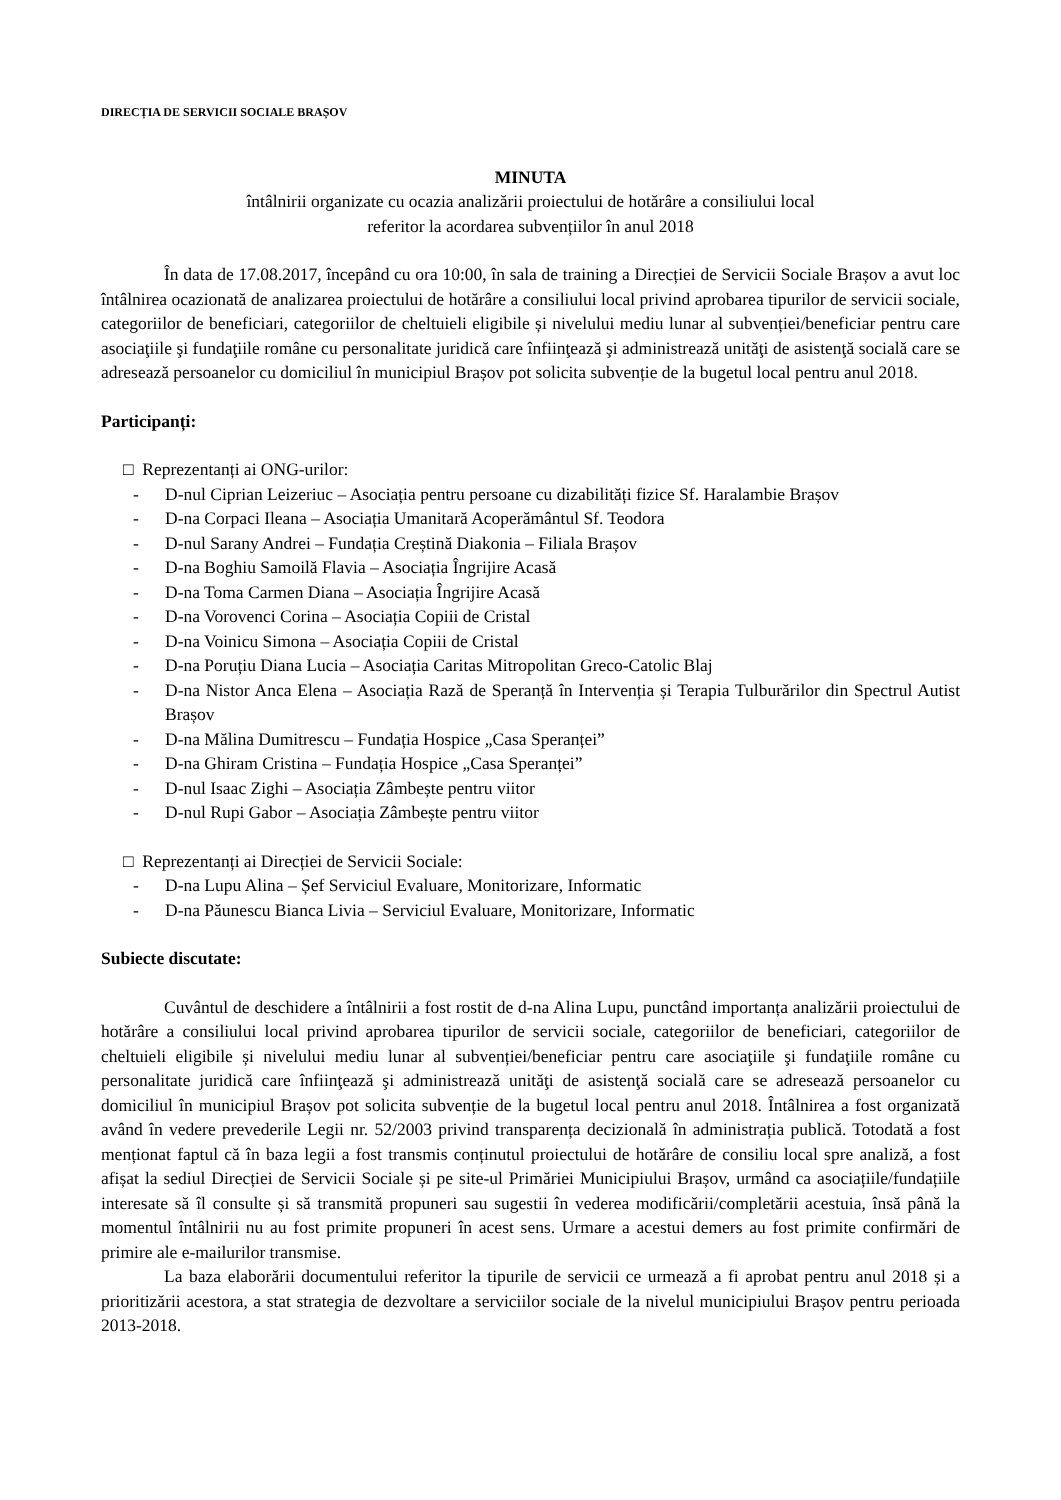DIRECȚIA DE SERVICII SOCIALE BRAȘOV
MINUTA
întâlnirii organizate cu ocazia analizării proiectului de hotărâre a consiliului local
referitor la acordarea subvențiilor în anul 2018
În data de 17.08.2017, începând cu ora 10:00, în sala de training a Direcției de Servicii Sociale Brașov a avut loc întâlnirea ocazionată de analizarea proiectului de hotărâre a consiliului local privind aprobarea tipurilor de servicii sociale, categoriilor de beneficiari, categoriilor de cheltuieli eligibile și nivelului mediu lunar al subvenției/beneficiar pentru care asociaţiile şi fundaţiile române cu personalitate juridică care înfiinţează şi administrează unităţi de asistenţă socială care se adresează persoanelor cu domiciliul în municipiul Brașov pot solicita subvenție de la bugetul local pentru anul 2018.
Participanți:
□ Reprezentanți ai ONG-urilor:
- D-nul Ciprian Leizeriuc – Asociația pentru persoane cu dizabilități fizice Sf. Haralambie Brașov
- D-na Corpaci Ileana – Asociația Umanitară Acoperământul Sf. Teodora
- D-nul Sarany Andrei – Fundația Creștină Diakonia – Filiala Brașov
- D-na Boghiu Samoilă Flavia – Asociația Îngrijire Acasă
- D-na Toma Carmen Diana – Asociația Îngrijire Acasă
- D-na Vorovenci Corina – Asociația Copiii de Cristal
- D-na Voinicu Simona – Asociația Copiii de Cristal
- D-na Poruțiu Diana Lucia – Asociația Caritas Mitropolitan Greco-Catolic Blaj
- D-na Nistor Anca Elena – Asociația Rază de Speranță în Intervenția și Terapia Tulburărilor din Spectrul Autist Brașov
- D-na Mălina Dumitrescu – Fundația Hospice „Casa Speranței”
- D-na Ghiram Cristina – Fundația Hospice „Casa Speranței”
- D-nul Isaac Zighi – Asociația Zâmbește pentru viitor
- D-nul Rupi Gabor – Asociația Zâmbește pentru viitor
□ Reprezentanți ai Direcției de Servicii Sociale:
- D-na Lupu Alina – Șef Serviciul Evaluare, Monitorizare, Informatic
- D-na Păunescu Bianca Livia – Serviciul Evaluare, Monitorizare, Informatic
Subiecte discutate:
Cuvântul de deschidere a întâlnirii a fost rostit de d-na Alina Lupu, punctând importanța analizării proiectului de hotărâre a consiliului local privind aprobarea tipurilor de servicii sociale, categoriilor de beneficiari, categoriilor de cheltuieli eligibile și nivelului mediu lunar al subvenției/beneficiar pentru care asociaţiile şi fundaţiile române cu personalitate juridică care înfiinţează şi administrează unităţi de asistenţă socială care se adresează persoanelor cu domiciliul în municipiul Brașov pot solicita subvenție de la bugetul local pentru anul 2018. Întâlnirea a fost organizată având în vedere prevederile Legii nr. 52/2003 privind transparența decizională în administrația publică. Totodată a fost menționat faptul că în baza legii a fost transmis conținutul proiectului de hotărâre de consiliu local spre analiză, a fost afișat la sediul Direcției de Servicii Sociale și pe site-ul Primăriei Municipiului Brașov, urmând ca asociațiile/fundațiile interesate să îl consulte și să transmită propuneri sau sugestii în vederea modificării/completării acestuia, însă până la momentul întâlnirii nu au fost primite propuneri în acest sens. Urmare a acestui demers au fost primite confirmări de primire ale e-mailurilor transmise.
La baza elaborării documentului referitor la tipurile de servicii ce urmează a fi aprobat pentru anul 2018 și a prioritizării acestora, a stat strategia de dezvoltare a serviciilor sociale de la nivelul municipiului Brașov pentru perioada 2013-2018.